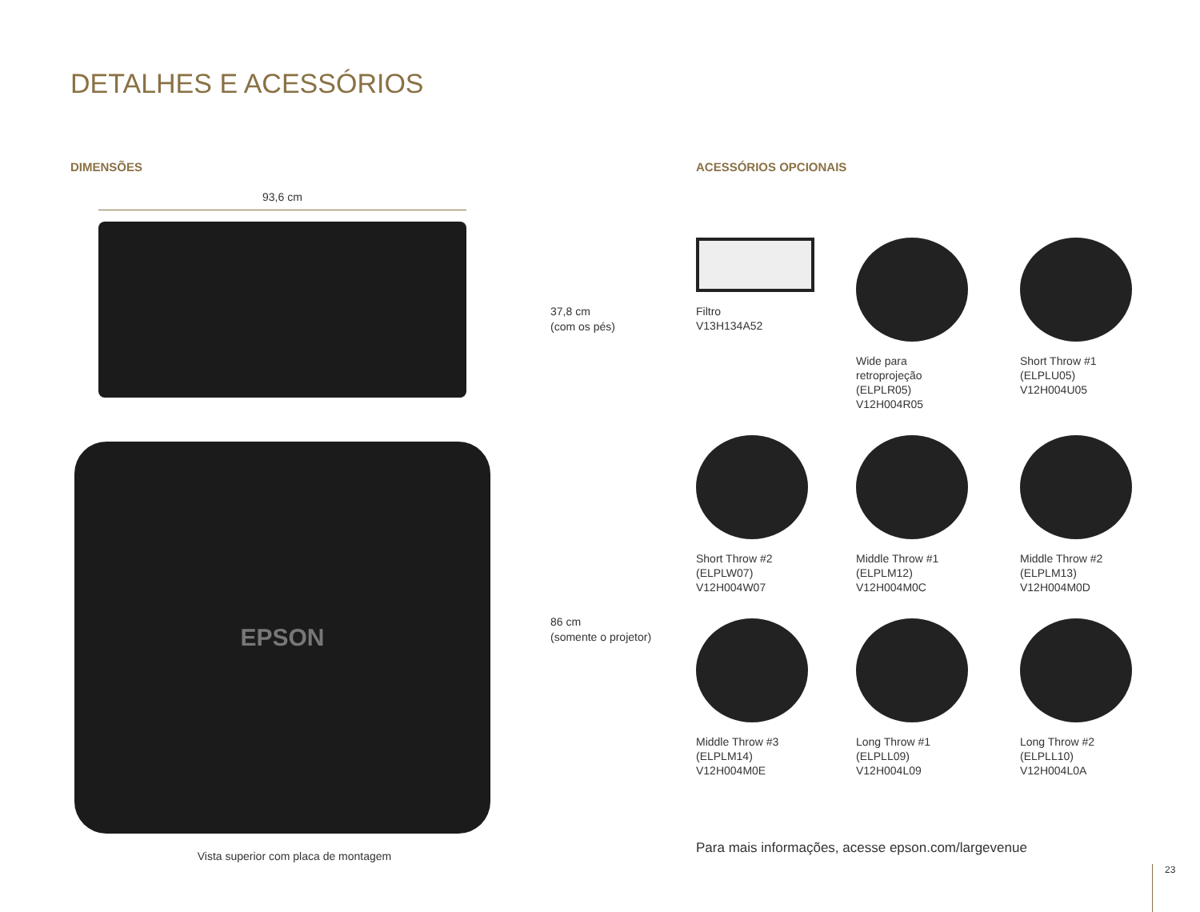DETALHES E ACESSÓRIOS
DIMENSÕES
93,6 cm
37,8 cm
(com os pés)
EPSON
86 cm
(somente o projetor)
Vista superior com placa de montagem
ACESSÓRIOS OPCIONAIS
Filtro
V13H134A52
Wide para
retroprojeção
(ELPLR05)
V12H004R05
Short Throw #1
(ELPLU05)
V12H004U05
Short Throw #2
(ELPLW07)
V12H004W07
Middle Throw #1
(ELPLM12)
V12H004M0C
Middle Throw #2
(ELPLM13)
V12H004M0D
Middle Throw #3
(ELPLM14)
V12H004M0E
Long Throw #1
(ELPLL09)
V12H004L09
Long Throw #2
(ELPLL10)
V12H004L0A
Para mais informações, acesse epson.com/largevenue
23